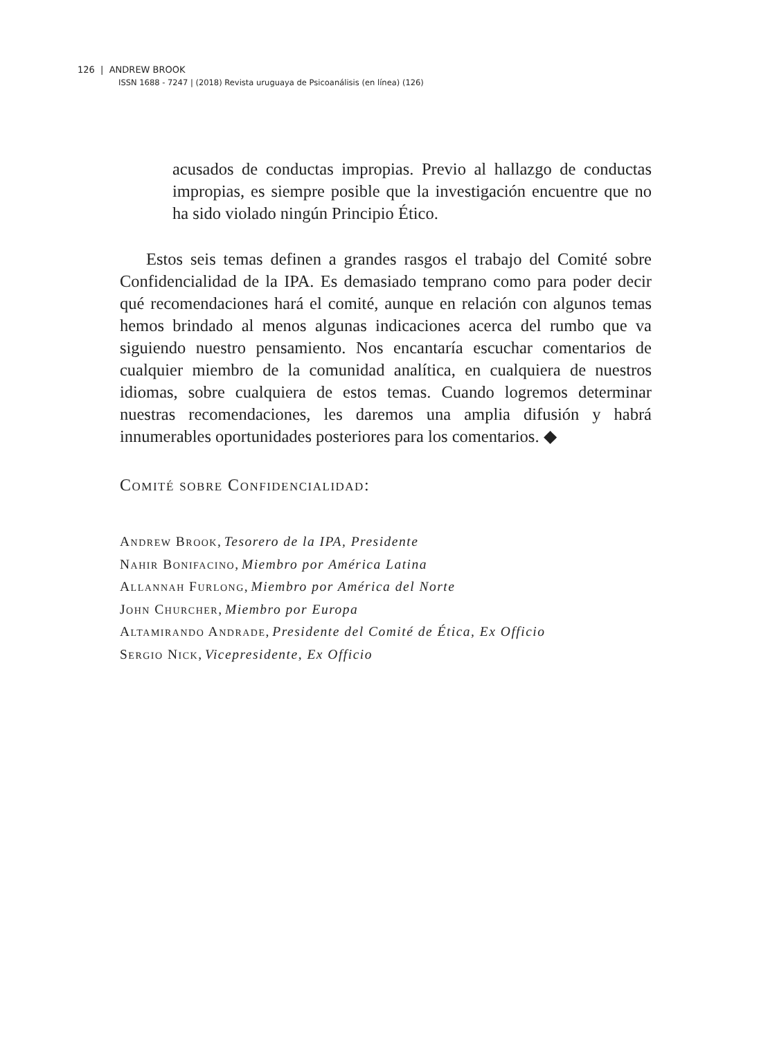126 | ANDREW BROOK
ISSN 1688 - 7247 | (2018) Revista uruguaya de Psicoanálisis (en línea) (126)
acusados de conductas impropias. Previo al hallazgo de conductas impropias, es siempre posible que la investigación encuentre que no ha sido violado ningún Principio Ético.
Estos seis temas definen a grandes rasgos el trabajo del Comité sobre Confidencialidad de la IPA. Es demasiado temprano como para poder decir qué recomendaciones hará el comité, aunque en relación con algunos temas hemos brindado al menos algunas indicaciones acerca del rumbo que va siguiendo nuestro pensamiento. Nos encantaría escuchar comentarios de cualquier miembro de la comunidad analítica, en cualquiera de nuestros idiomas, sobre cualquiera de estos temas. Cuando logremos determinar nuestras recomendaciones, les daremos una amplia difusión y habrá innumerables oportunidades posteriores para los comentarios. ◆
Comité sobre Confidencialidad:
Andrew Brook, Tesorero de la IPA, Presidente
Nahir Bonifacino, Miembro por América Latina
Allannah Furlong, Miembro por América del Norte
John Churcher, Miembro por Europa
Altamirando Andrade, Presidente del Comité de Ética, Ex Officio
Sergio Nick, Vicepresidente, Ex Officio